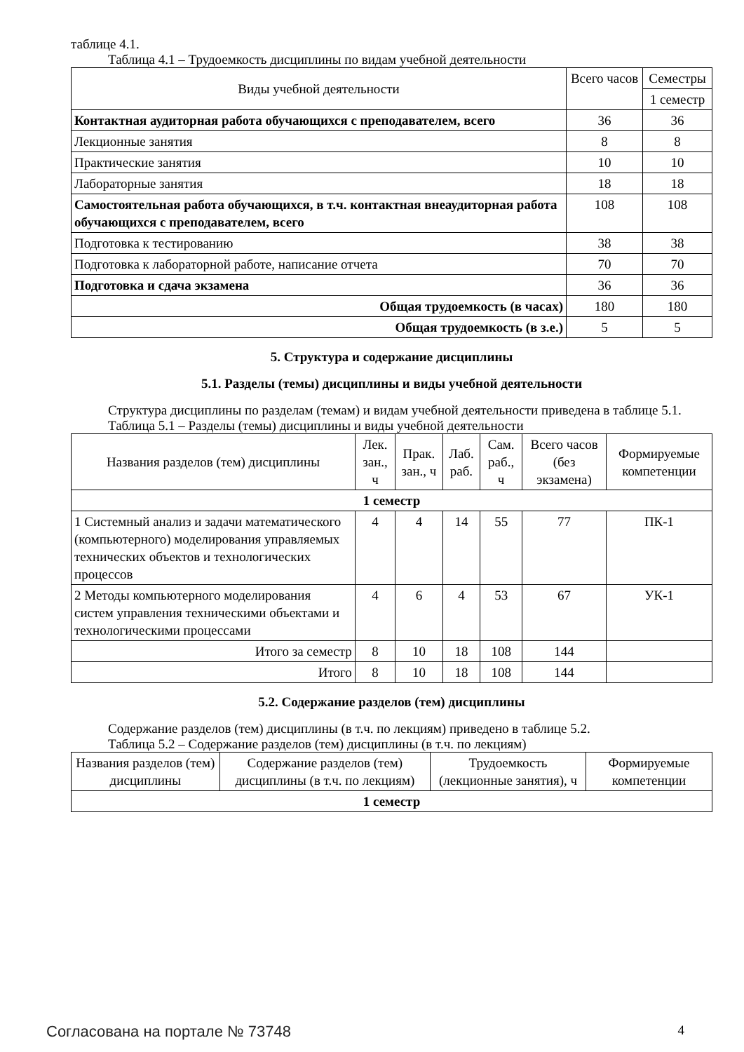таблице 4.1.
Таблица 4.1 – Трудоемкость дисциплины по видам учебной деятельности
| Виды учебной деятельности | Всего часов | Семестры |
| --- | --- | --- |
| | | 1 семестр |
| Контактная аудиторная работа обучающихся с преподавателем, всего | 36 | 36 |
| Лекционные занятия | 8 | 8 |
| Практические занятия | 10 | 10 |
| Лабораторные занятия | 18 | 18 |
| Самостоятельная работа обучающихся, в т.ч. контактная внеаудиторная работа обучающихся с преподавателем, всего | 108 | 108 |
| Подготовка к тестированию | 38 | 38 |
| Подготовка к лабораторной работе, написание отчета | 70 | 70 |
| Подготовка и сдача экзамена | 36 | 36 |
| Общая трудоемкость (в часах) | 180 | 180 |
| Общая трудоемкость (в з.е.) | 5 | 5 |
5. Структура и содержание дисциплины
5.1. Разделы (темы) дисциплины и виды учебной деятельности
Структура дисциплины по разделам (темам) и видам учебной деятельности приведена в таблице 5.1.
Таблица 5.1 – Разделы (темы) дисциплины и виды учебной деятельности
| Названия разделов (тем) дисциплины | Лек. зан., ч | Прак. зан., ч | Лаб. раб. | Сам. раб., ч | Всего часов (без экзамена) | Формируемые компетенции |
| --- | --- | --- | --- | --- | --- | --- |
| 1 семестр | | | | | | |
| 1 Системный анализ и задачи математического (компьютерного) моделирования управляемых технических объектов и технологических процессов | 4 | 4 | 14 | 55 | 77 | ПК-1 |
| 2 Методы компьютерного моделирования систем управления техническими объектами и технологическими процессами | 4 | 6 | 4 | 53 | 67 | УК-1 |
| Итого за семестр | 8 | 10 | 18 | 108 | 144 | |
| Итого | 8 | 10 | 18 | 108 | 144 | |
5.2. Содержание разделов (тем) дисциплины
Содержание разделов (тем) дисциплины (в т.ч. по лекциям) приведено в таблице 5.2.
Таблица 5.2 – Содержание разделов (тем) дисциплины (в т.ч. по лекциям)
| Названия разделов (тем) дисциплины | Содержание разделов (тем) дисциплины (в т.ч. по лекциям) | Трудоемкость (лекционные занятия), ч | Формируемые компетенции |
| --- | --- | --- | --- |
| 1 семестр | | | |
Согласована на портале № 73748 4